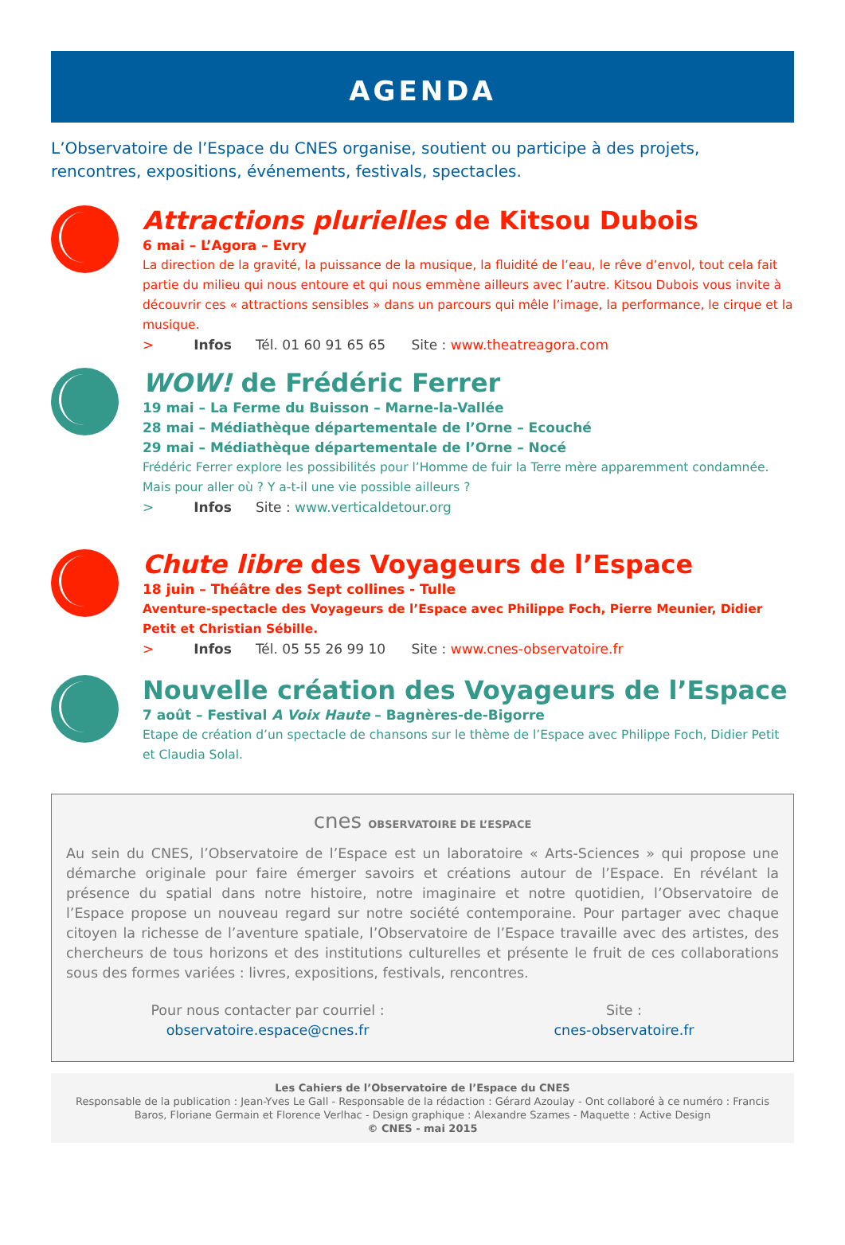AGENDA
L’Observatoire de l’Espace du CNES organise, soutient ou participe à des projets, rencontres, expositions, événements, festivals, spectacles.
Attractions plurielles de Kitsou Dubois
6 mai – L’Agora – Evry
La direction de la gravité, la puissance de la musique, la fluidité de l’eau, le rêve d’envol, tout cela fait partie du milieu qui nous entoure et qui nous emmène ailleurs avec l’autre. Kitsou Dubois vous invite à découvrir ces « attractions sensibles » dans un parcours qui mêle l’image, la performance, le cirque et la musique.
> Infos Tél. 01 60 91 65 65 Site : www.theatreagora.com
WOW! de Frédéric Ferrer
19 mai – La Ferme du Buisson – Marne-la-Vallée
28 mai – Médiathèque départementale de l’Orne – Ecouché
29 mai – Médiathèque départementale de l’Orne – Nocé
Frédéric Ferrer explore les possibilités pour l’Homme de fuir la Terre mère apparemment condamnée. Mais pour aller où ? Y a-t-il une vie possible ailleurs ?
> Infos Site : www.verticaldetour.org
Chute libre des Voyageurs de l’Espace
18 juin – Théâtre des Sept collines - Tulle
Aventure-spectacle des Voyageurs de l’Espace avec Philippe Foch, Pierre Meunier, Didier Petit et Christian Sébille.
> Infos Tél. 05 55 26 99 10 Site : www.cnes-observatoire.fr
Nouvelle création des Voyageurs de l’Espace
7 août – Festival A Voix Haute – Bagnères-de-Bigorre
Etape de création d’un spectacle de chansons sur le thème de l’Espace avec Philippe Foch, Didier Petit et Claudia Solal.
cnes OBSERVATOIRE DE L’ESPACE
Au sein du CNES, l’Observatoire de l’Espace est un laboratoire « Arts-Sciences » qui propose une démarche originale pour faire émerger savoirs et créations autour de l’Espace. En révélant la présence du spatial dans notre histoire, notre imaginaire et notre quotidien, l’Observatoire de l’Espace propose un nouveau regard sur notre société contemporaine. Pour partager avec chaque citoyen la richesse de l’aventure spatiale, l’Observatoire de l’Espace travaille avec des artistes, des chercheurs de tous horizons et des institutions culturelles et présente le fruit de ces collaborations sous des formes variées : livres, expositions, festivals, rencontres.
Pour nous contacter par courriel :
observatoire.espace@cnes.fr
Site :
cnes-observatoire.fr
Les Cahiers de l’Observatoire de l’Espace du CNES
Responsable de la publication : Jean-Yves Le Gall - Responsable de la rédaction : Gérard Azoulay - Ont collaboré à ce numéro : Francis Baros, Floriane Germain et Florence Verlhac - Design graphique : Alexandre Szames - Maquette : Active Design
© CNES - mai 2015